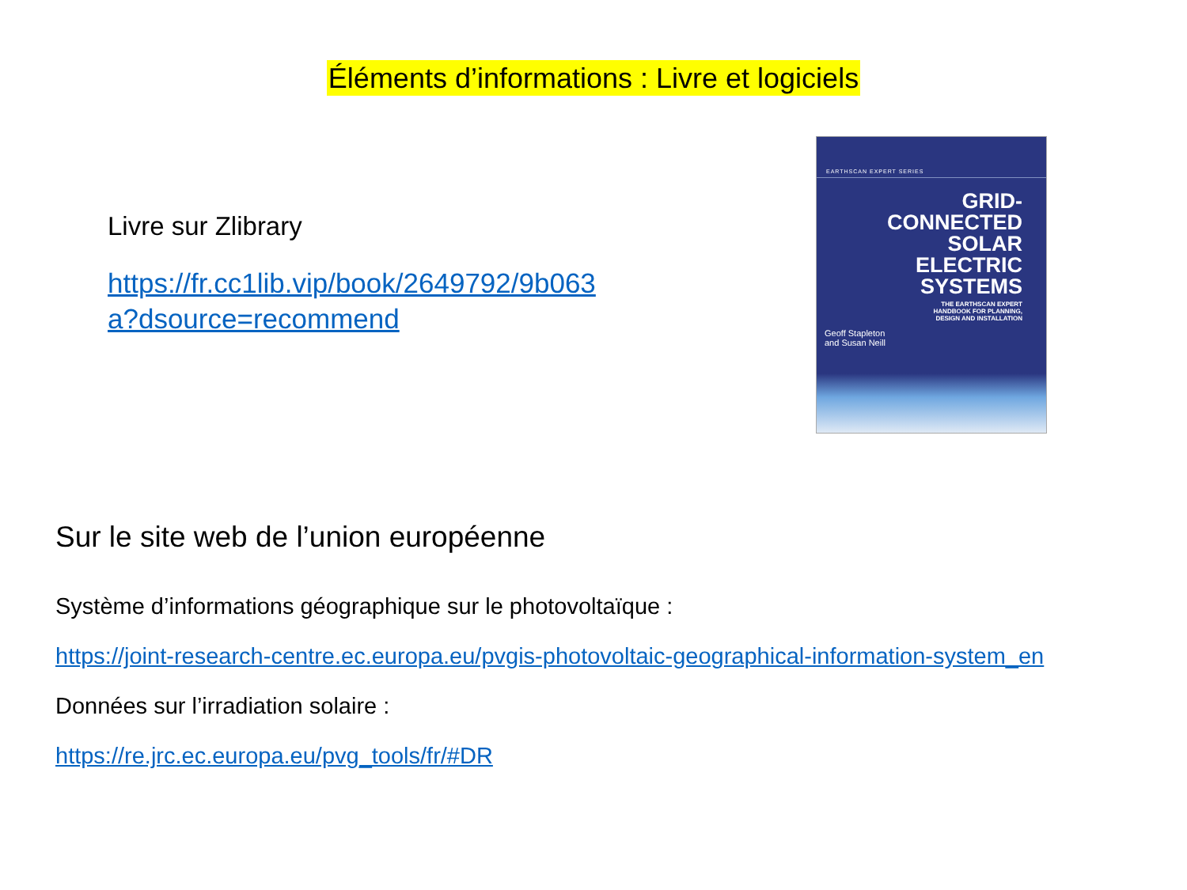Éléments d’informations : Livre et logiciels
Livre sur Zlibrary
https://fr.cc1lib.vip/book/2649792/9b063a?dsource=recommend
EARTHSCAN EXPERT SERIES
GRID-
CONNECTED
SOLAR ELECTRIC
SYSTEMS
THE EARTHSCAN EXPERT
HANDBOOK FOR PLANNING,
DESIGN AND INSTALLATION
Geoff Stapleton
and Susan Neill
Sur le site web de l’union européenne
Système d’informations géographique sur le photovoltaïque :
https://joint-research-centre.ec.europa.eu/pvgis-photovoltaic-geographical-information-system_en
Données sur l’irradiation solaire :
https://re.jrc.ec.europa.eu/pvg_tools/fr/#DR